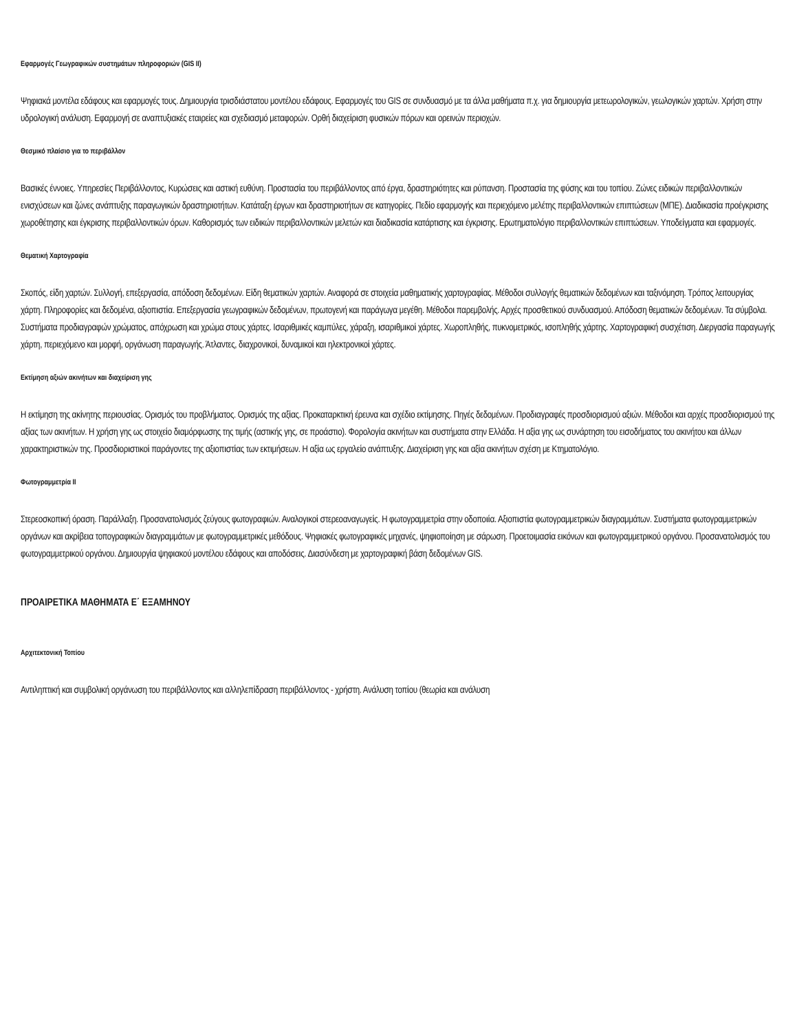Εφαρμογές Γεωγραφικών συστημάτων πληροφοριών (GIS II)
Ψηφιακά μοντέλα εδάφους και εφαρμογές τους. Δημιουργία τρισδιάστατου μοντέλου εδάφους. Εφαρμογές του GIS σε συνδυασμό με τα άλλα μαθήματα π.χ. για δημιουργία μετεωρολογικών, γεωλογικών χαρτών. Χρήση στην υδρολογική ανάλυση. Εφαρμογή σε αναπτυξιακές εταιρείες και σχεδιασμό μεταφορών. Ορθή διαχείριση φυσικών πόρων και ορεινών περιοχών.
Θεσμικό πλαίσιο για το περιβάλλον
Βασικές έννοιες. Υπηρεσίες Περιβάλλοντος, Κυρώσεις και αστική ευθύνη. Προστασία του περιβάλλοντος από έργα, δραστηριότητες και ρύπανση. Προστασία της φύσης και του τοπίου. Ζώνες ειδικών περιβαλλοντικών ενισχύσεων και ζώνες ανάπτυξης παραγωγικών δραστηριοτήτων. Κατάταξη έργων και δραστηριοτήτων σε κατηγορίες. Πεδίο εφαρμογής και περιεχόμενο μελέτης περιβαλλοντικών επιπτώσεων (ΜΠΕ). Διαδικασία προέγκρισης χωροθέτησης και έγκρισης περιβαλλοντικών όρων. Καθορισμός των ειδικών περιβαλλοντικών μελετών και διαδικασία κατάρτισης και έγκρισης. Ερωτηματολόγιο περιβαλλοντικών επιπτώσεων. Υποδείγματα και εφαρμογές.
Θεματική Χαρτογραφία
Σκοπός, είδη χαρτών. Συλλογή, επεξεργασία, απόδοση δεδομένων. Είδη θεματικών χαρτών. Αναφορά σε στοιχεία μαθηματικής χαρτογραφίας. Μέθοδοι συλλογής θεματικών δεδομένων και ταξινόμηση. Τρόπος λειτουργίας χάρτη. Πληροφορίες και δεδομένα, αξιοπιστία. Επεξεργασία γεωγραφικών δεδομένων, πρωτογενή και παράγωγα μεγέθη. Μέθοδοι παρεμβολής. Αρχές προσθετικού συνδυασμού. Απόδοση θεματικών δεδομένων. Τα σύμβολα. Συστήματα προδιαγραφών χρώματος, απόχρωση και χρώμα στους χάρτες. Ισαριθμικές καμπύλες, χάραξη, ισαριθμικοί χάρτες. Χωροπληθής, πυκνομετρικός, ισοπληθής χάρτης. Χαρτογραφική συσχέτιση. Διεργασία παραγωγής χάρτη, περιεχόμενο και μορφή, οργάνωση παραγωγής. Άτλαντες, διαχρονικοί, δυναμικοί και ηλεκτρονικοί χάρτες.
Εκτίμηση αξιών ακινήτων και διαχείριση γης
Η εκτίμηση της ακίνητης περιουσίας. Ορισμός του προβλήματος. Ορισμός της αξίας. Προκαταρκτική έρευνα και σχέδιο εκτίμησης. Πηγές δεδομένων. Προδιαγραφές προσδιορισμού αξιών. Μέθοδοι και αρχές προσδιορισμού της αξίας των ακινήτων. Η χρήση γης ως στοιχείο διαμόρφωσης της τιμής (αστικής γης, σε προάστιο). Φορολογία ακινήτων και συστήματα στην Ελλάδα. Η αξία γης ως συνάρτηση του εισοδήματος του ακινήτου και άλλων χαρακτηριστικών της. Προσδιοριστικοί παράγοντες της αξιοπιστίας των εκτιμήσεων. Η αξία ως εργαλείο ανάπτυξης. Διαχείριση γης και αξία ακινήτων σχέση με Κτηματολόγιο.
Φωτογραμμετρία ΙΙ
Στερεοσκοπική όραση. Παράλλαξη. Προσανατολισμός ζεύγους φωτογραφιών. Αναλογικοί στερεοαναγωγείς. Η φωτογραμμετρία στην οδοποιία. Αξιοπιστία φωτογραμμετρικών διαγραμμάτων. Συστήματα φωτογραμμετρικών οργάνων και ακρίβεια τοπογραφικών διαγραμμάτων με φωτογραμμετρικές μεθόδους. Ψηφιακές φωτογραφικές μηχανές, ψηφιοποίηση με σάρωση. Προετοιμασία εικόνων και φωτογραμμετρικού οργάνου. Προσανατολισμός του φωτογραμμετρικού οργάνου. Δημιουργία ψηφιακού μοντέλου εδάφους και αποδόσεις. Διασύνδεση με χαρτογραφική βάση δεδομένων GIS.
ΠΡΟΑΙΡΕΤΙΚΑ ΜΑΘΗΜΑΤΑ Ε΄ ΕΞΑΜΗΝΟΥ
Αρχιτεκτονική Τοπίου
Αντιληπτική και συμβολική οργάνωση του περιβάλλοντος και αλληλεπίδραση περιβάλλοντος - χρήστη. Ανάλυση τοπίου (θεωρία και ανάλυση